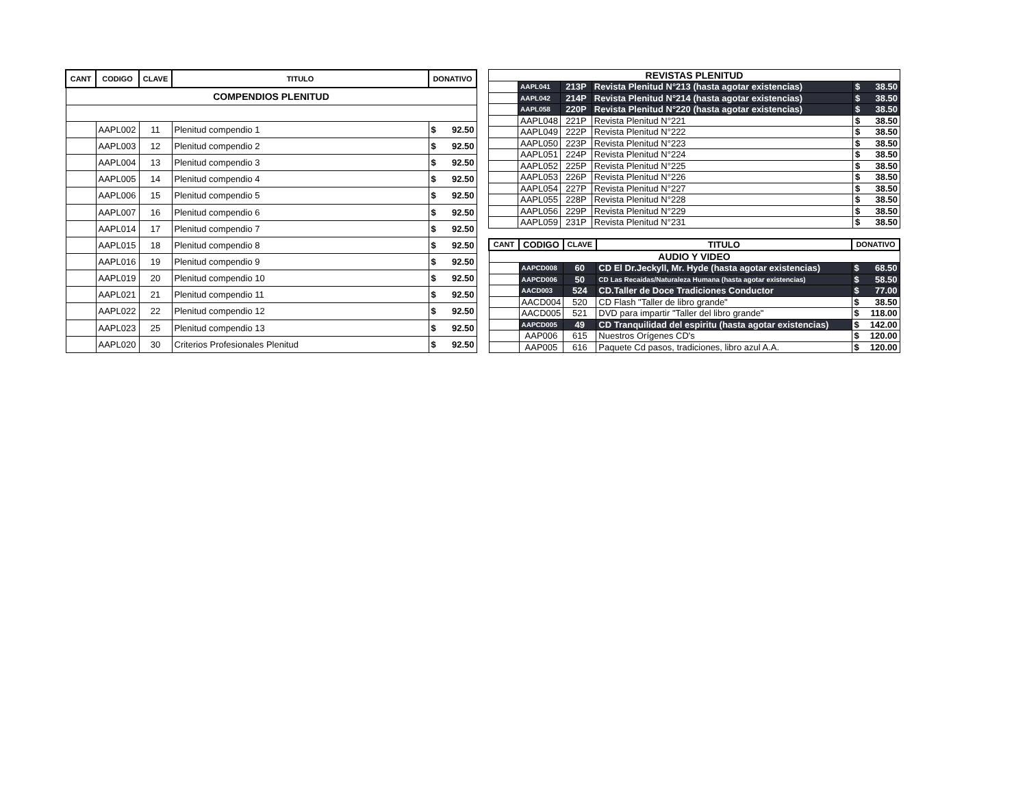| CANT | CODIGO | CLAVE | TITULO | DONATIVO |
| --- | --- | --- | --- | --- |
| COMPENDIOS PLENITUD | | | | |
| | AAPL002 | 11 | Plenitud compendio 1 | $ 92.50 |
| | AAPL003 | 12 | Plenitud compendio 2 | $ 92.50 |
| | AAPL004 | 13 | Plenitud compendio 3 | $ 92.50 |
| | AAPL005 | 14 | Plenitud compendio 4 | $ 92.50 |
| | AAPL006 | 15 | Plenitud compendio 5 | $ 92.50 |
| | AAPL007 | 16 | Plenitud compendio 6 | $ 92.50 |
| | AAPL014 | 17 | Plenitud compendio 7 | $ 92.50 |
| | AAPL015 | 18 | Plenitud compendio 8 | $ 92.50 |
| | AAPL016 | 19 | Plenitud compendio 9 | $ 92.50 |
| | AAPL019 | 20 | Plenitud compendio 10 | $ 92.50 |
| | AAPL021 | 21 | Plenitud compendio 11 | $ 92.50 |
| | AAPL022 | 22 | Plenitud compendio 12 | $ 92.50 |
| | AAPL023 | 25 | Plenitud compendio 13 | $ 92.50 |
| | AAPL020 | 30 | Criterios Profesionales Plenitud | $ 92.50 |
| REVISTAS PLENITUD | | | | |
| | AAPL041 | 213P | Revista Plenitud N°213 (hasta agotar existencias) | $ 38.50 |
| | AAPL042 | 214P | Revista Plenitud N°214 (hasta agotar existencias) | $ 38.50 |
| | AAPL058 | 220P | Revista Plenitud N°220 (hasta agotar existencias) | $ 38.50 |
| | AAPL048 | 221P | Revista Plenitud N°221 | $ 38.50 |
| | AAPL049 | 222P | Revista Plenitud N°222 | $ 38.50 |
| | AAPL050 | 223P | Revista Plenitud N°223 | $ 38.50 |
| | AAPL051 | 224P | Revista Plenitud N°224 | $ 38.50 |
| | AAPL052 | 225P | Revista Plenitud N°225 | $ 38.50 |
| | AAPL053 | 226P | Revista Plenitud N°226 | $ 38.50 |
| | AAPL054 | 227P | Revista Plenitud N°227 | $ 38.50 |
| | AAPL055 | 228P | Revista Plenitud N°228 | $ 38.50 |
| | AAPL056 | 229P | Revista Plenitud N°229 | $ 38.50 |
| | AAPL059 | 231P | Revista Plenitud N°231 | $ 38.50 |
| CANT | CODIGO | CLAVE | TITULO | DONATIVO |
| --- | --- | --- | --- | --- |
| AUDIO Y VIDEO | | | | |
| | AAPCD008 | 60 | CD El Dr.Jeckyll, Mr. Hyde (hasta agotar existencias) | $ 68.50 |
| | AAPCD006 | 50 | CD Las Recaidas/Naturaleza Humana (hasta agotar existencias) | $ 58.50 |
| | AACD003 | 524 | CD.Taller de Doce Tradiciones Conductor | $ 77.00 |
| | AACD004 | 520 | CD Flash "Taller de libro grande" | $ 38.50 |
| | AACD005 | 521 | DVD para impartir "Taller del libro grande" | $ 118.00 |
| | AAPCD005 | 49 | CD Tranquilidad del espiritu (hasta agotar existencias) | $ 142.00 |
| | AAP006 | 615 | Nuestros Orígenes CD's | $ 120.00 |
| | AAP005 | 616 | Paquete Cd pasos, tradiciones, libro azul A.A. | $ 120.00 |